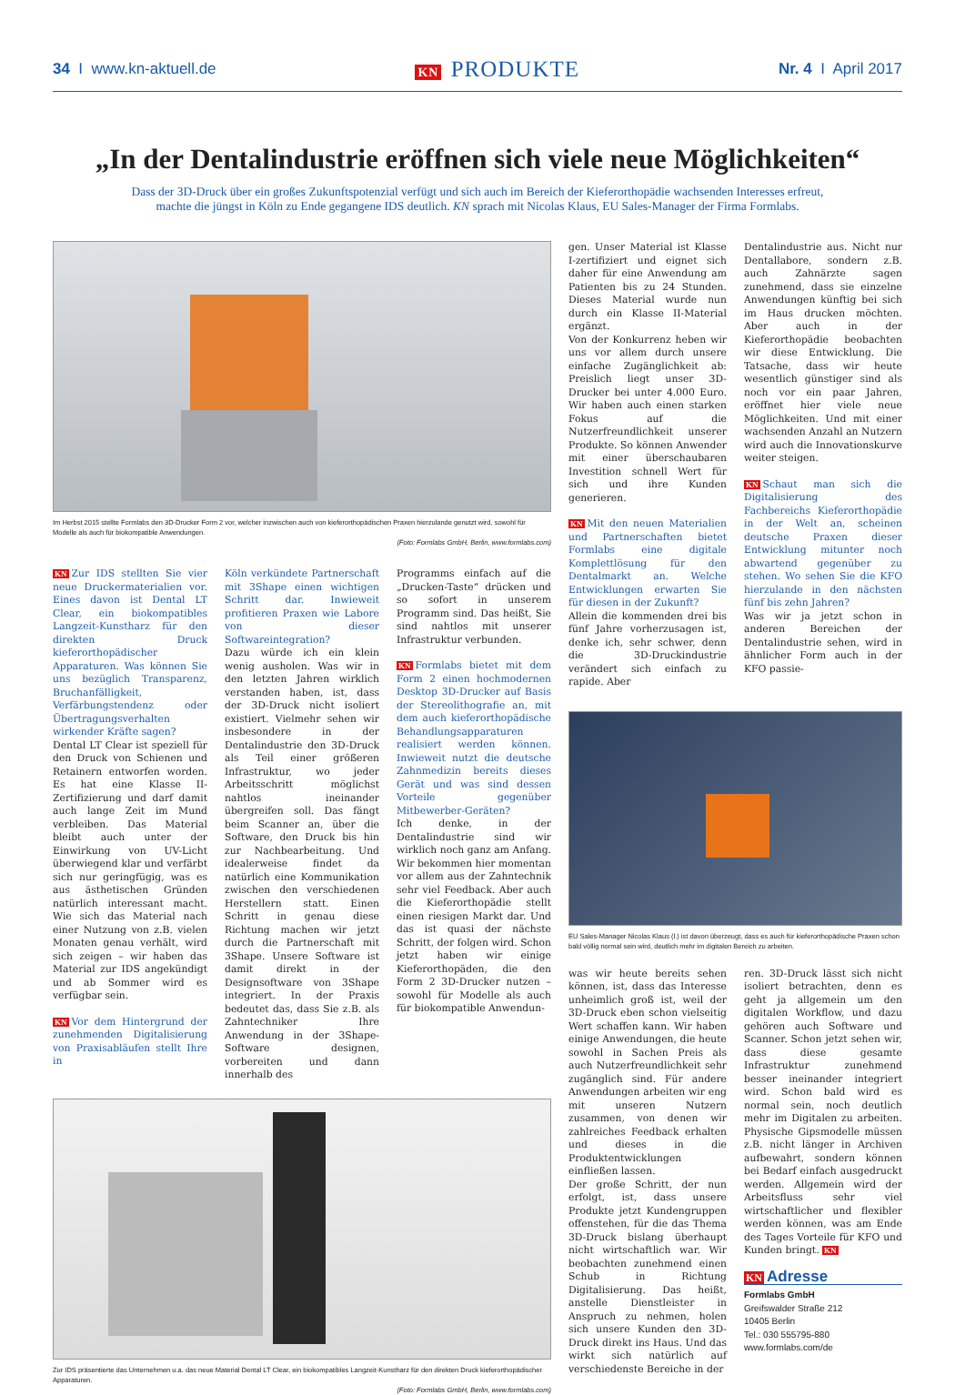34 I www.kn-aktuell.de KN PRODUKTE Nr. 4 I April 2017
„In der Dentalindustrie eröffnen sich viele neue Möglichkeiten“
Dass der 3D-Druck über ein großes Zukunftspotenzial verfügt und sich auch im Bereich der Kieferorthopädie wachsenden Interesses erfreut,
machte die jüngst in Köln zu Ende gegangene IDS deutlich. KN sprach mit Nicolas Klaus, EU Sales-Manager der Firma Formlabs.
Im Herbst 2015 stellte Formlabs den 3D-Drucker Form 2 vor, welcher inzwischen auch von kieferorthopädischen Praxen hierzulande genutzt wird, sowohl für Modelle als auch für biokompatible Anwendungen.
(Foto: Formlabs GmbH, Berlin, www.formlabs.com)
KN Zur IDS stellten Sie vier neue Druckermaterialien vor. Eines davon ist Dental LT Clear, ein biokompatibles Langzeit-Kunstharz für den direkten Druck kieferorthopädischer Apparaturen. Was können Sie uns bezüglich Transparenz, Bruchanfälligkeit, Verfärbungstendenz oder Übertragungsverhalten wirkender Kräfte sagen?
Dental LT Clear ist speziell für den Druck von Schienen und Retainern entworfen worden. Es hat eine Klasse II-Zertifizierung und darf damit auch lange Zeit im Mund verbleiben. Das Material bleibt auch unter der Einwirkung von UV-Licht überwiegend klar und verfärbt sich nur geringfügig, was es aus ästhetischen Gründen natürlich interessant macht. Wie sich das Material nach einer Nutzung von z.B. vielen Monaten genau verhält, wird sich zeigen – wir haben das Material zur IDS angekündigt und ab Sommer wird es verfügbar sein.
KN Vor dem Hintergrund der zunehmenden Digitalisierung von Praxisabläufen stellt Ihre in
Köln verkündete Partnerschaft mit 3Shape einen wichtigen Schritt dar. Inwieweit profitieren Praxen wie Labore von dieser Softwareintegration?
Dazu würde ich ein klein wenig ausholen. Was wir in den letzten Jahren wirklich verstanden haben, ist, dass der 3D-Druck nicht isoliert existiert. Vielmehr sehen wir insbesondere in der Dentalindustrie den 3D-Druck als Teil einer größeren Infrastruktur, wo jeder Arbeitsschritt möglichst nahtlos ineinander übergreifen soll. Das fängt beim Scanner an, über die Software, den Druck bis hin zur Nachbearbeitung. Und idealerweise findet da natürlich eine Kommunikation zwischen den verschiedenen Herstellern statt. Einen Schritt in genau diese Richtung machen wir jetzt durch die Partnerschaft mit 3Shape. Unsere Software ist damit direkt in der Designsoftware von 3Shape integriert. In der Praxis bedeutet das, dass Sie z.B. als Zahntechniker Ihre Anwendung in der 3Shape-Software designen, vorbereiten und dann innerhalb des
Programms einfach auf die „Drucken-Taste“ drücken und so sofort in unserem Programm sind. Das heißt, Sie sind nahtlos mit unserer Infrastruktur verbunden.
KN Formlabs bietet mit dem Form 2 einen hochmodernen Desktop 3D-Drucker auf Basis der Stereolithografie an, mit dem auch kieferorthopädische Behandlungsapparaturen realisiert werden können. Inwieweit nutzt die deutsche Zahnmedizin bereits dieses Gerät und was sind dessen Vorteile gegenüber Mitbewerber-Geräten?
Ich denke, in der Dentalindustrie sind wir wirklich noch ganz am Anfang. Wir bekommen hier momentan vor allem aus der Zahntechnik sehr viel Feedback. Aber auch die Kieferorthopädie stellt einen riesigen Markt dar. Und das ist quasi der nächste Schritt, der folgen wird. Schon jetzt haben wir einige Kieferorthopäden, die den Form 2 3D-Drucker nutzen – sowohl für Modelle als auch für biokompatible Anwendun-
Zur IDS präsentierte das Unternehmen u.a. das neue Material Dental LT Clear, ein biokompatibles Langzeit-Kunstharz für den direkten Druck kieferorthopädischer Apparaturen.
(Foto: Formlabs GmbH, Berlin, www.formlabs.com)
gen. Unser Material ist Klasse I-zertifiziert und eignet sich daher für eine Anwendung am Patienten bis zu 24 Stunden. Dieses Material wurde nun durch ein Klasse II-Material ergänzt.
Von der Konkurrenz heben wir uns vor allem durch unsere einfache Zugänglichkeit ab: Preislich liegt unser 3D-Drucker bei unter 4.000 Euro. Wir haben auch einen starken Fokus auf die Nutzerfreundlichkeit unserer Produkte. So können Anwender mit einer überschaubaren Investition schnell Wert für sich und ihre Kunden generieren.
KN Mit den neuen Materialien und Partnerschaften bietet Formlabs eine digitale Komplettlösung für den Dentalmarkt an. Welche Entwicklungen erwarten Sie für diesen in der Zukunft?
Allein die kommenden drei bis fünf Jahre vorherzusagen ist, denke ich, sehr schwer, denn die 3D-Druckindustrie verändert sich einfach zu rapide. Aber
Dentalindustrie aus. Nicht nur Dentallabore, sondern z.B. auch Zahnärzte sagen zunehmend, dass sie einzelne Anwendungen künftig bei sich im Haus drucken möchten. Aber auch in der Kieferorthopädie beobachten wir diese Entwicklung. Die Tatsache, dass wir heute wesentlich günstiger sind als noch vor ein paar Jahren, eröffnet hier viele neue Möglichkeiten. Und mit einer wachsenden Anzahl an Nutzern wird auch die Innovationskurve weiter steigen.
KN Schaut man sich die Digitalisierung des Fachbereichs Kieferorthopädie in der Welt an, scheinen deutsche Praxen dieser Entwicklung mitunter noch abwartend gegenüber zu stehen. Wo sehen Sie die KFO hierzulande in den nächsten fünf bis zehn Jahren?
Was wir ja jetzt schon in anderen Bereichen der Dentalindustrie sehen, wird in ähnlicher Form auch in der KFO passie-
EU Sales-Manager Nicolas Klaus (l.) ist davon überzeugt, dass es auch für kieferorthopädische Praxen schon bald völlig normal sein wird, deutlich mehr im digitalen Bereich zu arbeiten.
was wir heute bereits sehen können, ist, dass das Interesse unheimlich groß ist, weil der 3D-Druck eben schon vielseitig Wert schaffen kann. Wir haben einige Anwendungen, die heute sowohl in Sachen Preis als auch Nutzerfreundlichkeit sehr zugänglich sind. Für andere Anwendungen arbeiten wir eng mit unseren Nutzern zusammen, von denen wir zahlreiches Feedback erhalten und dieses in die Produktentwicklungen einfließen lassen.
Der große Schritt, der nun erfolgt, ist, dass unsere Produkte jetzt Kundengruppen offenstehen, für die das Thema 3D-Druck bislang überhaupt nicht wirtschaftlich war. Wir beobachten zunehmend einen Schub in Richtung Digitalisierung. Das heißt, anstelle Dienstleister in Anspruch zu nehmen, holen sich unsere Kunden den 3D-Druck direkt ins Haus. Und das wirkt sich natürlich auf verschiedenste Bereiche in der
ren. 3D-Druck lässt sich nicht isoliert betrachten, denn es geht ja allgemein um den digitalen Workflow, und dazu gehören auch Software und Scanner. Schon jetzt sehen wir, dass diese gesamte Infrastruktur zunehmend besser ineinander integriert wird. Schon bald wird es normal sein, noch deutlich mehr im Digitalen zu arbeiten. Physische Gipsmodelle müssen z.B. nicht länger in Archiven aufbewahrt, sondern können bei Bedarf einfach ausgedruckt werden. Allgemein wird der Arbeitsfluss sehr viel wirtschaftlicher und flexibler werden können, was am Ende des Tages Vorteile für KFO und Kunden bringt. KN
KN Adresse
Formlabs GmbH
Greifswalder Straße 212
10405 Berlin
Tel.: 030 555795-880
www.formlabs.com/de